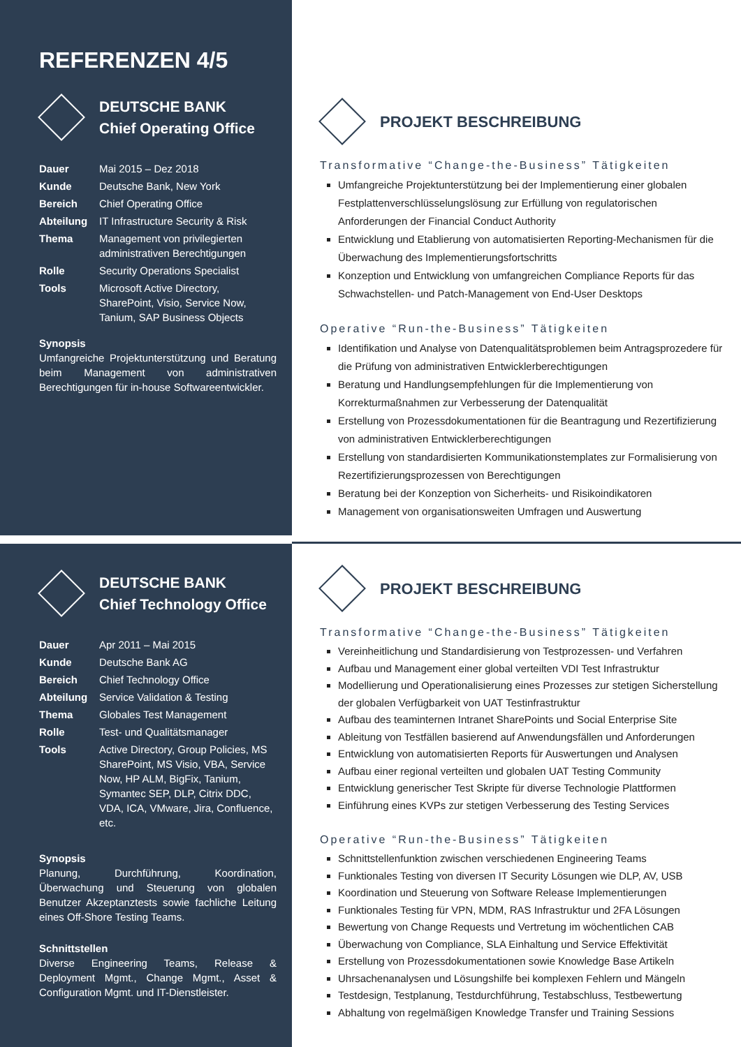REFERENZEN 4/5
DEUTSCHE BANK
Chief Operating Office
| Dauer | Mai 2015 – Dez 2018 |
| Kunde | Deutsche Bank, New York |
| Bereich | Chief Operating Office |
| Abteilung | IT Infrastructure Security & Risk |
| Thema | Management von privilegierten administrativen Berechtigungen |
| Rolle | Security Operations Specialist |
| Tools | Microsoft Active Directory, SharePoint, Visio, Service Now, Tanium, SAP Business Objects |
Synopsis
Umfangreiche Projektunterstützung und Beratung beim Management von administrativen Berechtigungen für in-house Softwareentwickler.
PROJEKT BESCHREIBUNG
Transformative “Change-the-Business” Tätigkeiten
Umfangreiche Projektunterstützung bei der Implementierung einer globalen Festplattenverschlüsselungslösung zur Erfüllung von regulatorischen Anforderungen der Financial Conduct Authority
Entwicklung und Etablierung von automatisierten Reporting-Mechanismen für die Überwachung des Implementierungsfortschritts
Konzeption und Entwicklung von umfangreichen Compliance Reports für das Schwachstellen- und Patch-Management von End-User Desktops
Operative “Run-the-Business” Tätigkeiten
Identifikation und Analyse von Datenqualitätsproblemen beim Antragsprozedere für die Prüfung von administrativen Entwicklerberechtigungen
Beratung und Handlungsempfehlungen für die Implementierung von Korrekturmaßnahmen zur Verbesserung der Datenqualität
Erstellung von Prozessdokumentationen für die Beantragung und Rezertifizierung von administrativen Entwicklerberechtigungen
Erstellung von standardisierten Kommunikationstemplates zur Formalisierung von Rezertifizierungsprozessen von Berechtigungen
Beratung bei der Konzeption von Sicherheits- und Risikoindikatoren
Management von organisationsweiten Umfragen und Auswertung
DEUTSCHE BANK
Chief Technology Office
| Dauer | Apr 2011 – Mai 2015 |
| Kunde | Deutsche Bank AG |
| Bereich | Chief Technology Office |
| Abteilung | Service Validation & Testing |
| Thema | Globales Test Management |
| Rolle | Test- und Qualitätsmanager |
| Tools | Active Directory, Group Policies, MS SharePoint, MS Visio, VBA, Service Now, HP ALM, BigFix, Tanium, Symantec SEP, DLP, Citrix DDC, VDA, ICA, VMware, Jira, Confluence, etc. |
Synopsis
Planung, Durchführung, Koordination, Überwachung und Steuerung von globalen Benutzer Akzeptanztests sowie fachliche Leitung eines Off-Shore Testing Teams.
Schnittstellen
Diverse Engineering Teams, Release & Deployment Mgmt., Change Mgmt., Asset & Configuration Mgmt. und IT-Dienstleister.
PROJEKT BESCHREIBUNG
Transformative “Change-the-Business” Tätigkeiten
Vereinheitlichung und Standardisierung von Testprozessen- und Verfahren
Aufbau und Management einer global verteilten VDI Test Infrastruktur
Modellierung und Operationalisierung eines Prozesses zur stetigen Sicherstellung der globalen Verfügbarkeit von UAT Testinfrastruktur
Aufbau des teaminternen Intranet SharePoints und Social Enterprise Site
Ableitung von Testfällen basierend auf Anwendungsfällen und Anforderungen
Entwicklung von automatisierten Reports für Auswertungen und Analysen
Aufbau einer regional verteilten und globalen UAT Testing Community
Entwicklung generischer Test Skripte für diverse Technologie Plattformen
Einführung eines KVPs zur stetigen Verbesserung des Testing Services
Operative “Run-the-Business” Tätigkeiten
Schnittstellenfunktion zwischen verschiedenen Engineering Teams
Funktionales Testing von diversen IT Security Lösungen wie DLP, AV, USB
Koordination und Steuerung von Software Release Implementierungen
Funktionales Testing für VPN, MDM, RAS Infrastruktur und 2FA Lösungen
Bewertung von Change Requests und Vertretung im wöchentlichen CAB
Überwachung von Compliance, SLA Einhaltung und Service Effektivität
Erstellung von Prozessdokumentationen sowie Knowledge Base Artikeln
Uhrsachenanalysen und Lösungshilfe bei komplexen Fehlern und Mängeln
Testdesign, Testplanung, Testdurchführung, Testabschluss, Testbewertung
Abhaltung von regelmäßigen Knowledge Transfer und Training Sessions